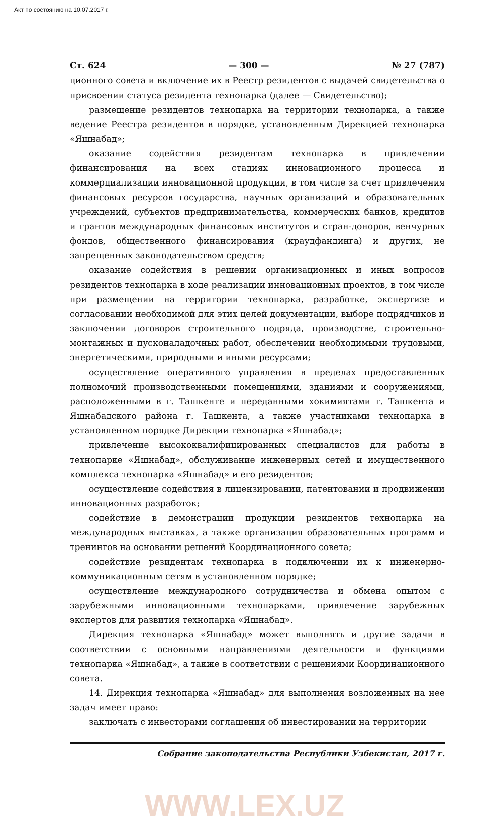Акт по состоянию на 10.07.2017 г.
Ст. 624 — 300 — № 27 (787)
ционного совета и включение их в Реестр резидентов с выдачей свидетельства о присвоении статуса резидента технопарка (далее — Свидетельство);
размещение резидентов технопарка на территории технопарка, а также ведение Реестра резидентов в порядке, установленным Дирекцией технопарка «Яшнабад»;
оказание содействия резидентам технопарка в привлечении финансирования на всех стадиях инновационного процесса и коммерциализации инновационной продукции, в том числе за счет привлечения финансовых ресурсов государства, научных организаций и образовательных учреждений, субъектов предпринимательства, коммерческих банков, кредитов и грантов международных финансовых институтов и стран-доноров, венчурных фондов, общественного финансирования (краудфандинга) и других, не запрещенных законодательством средств;
оказание содействия в решении организационных и иных вопросов резидентов технопарка в ходе реализации инновационных проектов, в том числе при размещении на территории технопарка, разработке, экспертизе и согласовании необходимой для этих целей документации, выборе подрядчиков и заключении договоров строительного подряда, производстве, строительно-монтажных и пусконаладочных работ, обеспечении необходимыми трудовыми, энергетическими, природными и иными ресурсами;
осуществление оперативного управления в пределах предоставленных полномочий производственными помещениями, зданиями и сооружениями, расположенными в г. Ташкенте и переданными хокимиятами г. Ташкента и Яшнабадского района г. Ташкента, а также участниками технопарка в установленном порядке Дирекции технопарка «Яшнабад»;
привлечение высококвалифицированных специалистов для работы в технопарке «Яшнабад», обслуживание инженерных сетей и имущественного комплекса технопарка «Яшнабад» и его резидентов;
осуществление содействия в лицензировании, патентовании и продвижении инновационных разработок;
содействие в демонстрации продукции резидентов технопарка на международных выставках, а также организация образовательных программ и тренингов на основании решений Координационного совета;
содействие резидентам технопарка в подключении их к инженерно-коммуникационным сетям в установленном порядке;
осуществление международного сотрудничества и обмена опытом с зарубежными инновационными технопарками, привлечение зарубежных экспертов для развития технопарка «Яшнабад».
Дирекция технопарка «Яшнабад» может выполнять и другие задачи в соответствии с основными направлениями деятельности и функциями технопарка «Яшнабад», а также в соответствии с решениями Координационного совета.
14. Дирекция технопарка «Яшнабад» для выполнения возложенных на нее задач имеет право:
заключать с инвесторами соглашения об инвестировании на территории
Собрание законодательства Республики Узбекистан, 2017 г.
WWW.LEX.UZ